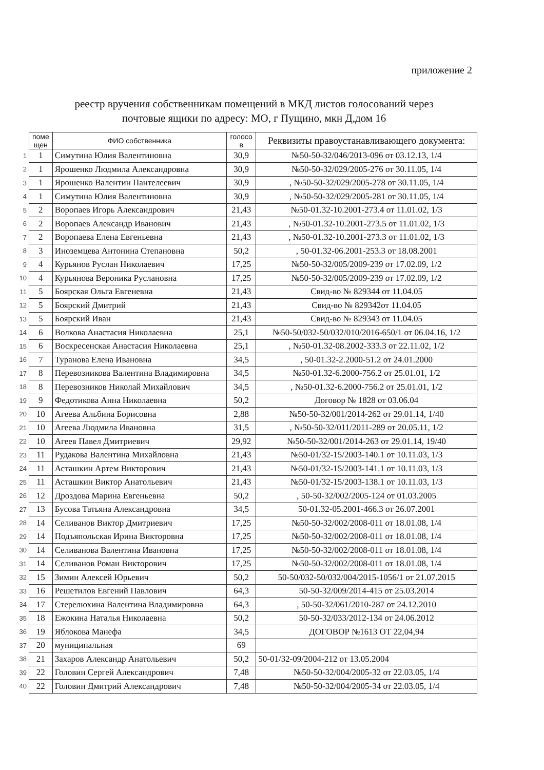приложение 2
реестр вручения собственникам помещений в МКД листов голосований через
почтовые ящики по адресу: МО, г Пущино, мкн Д,дом 16
| | поме щен | ФИО собственника | голосо в | Реквизиты правоустанавливающего документа: |
| 1 | 1 | Симутина Юлия Валентиновна | 30,9 | №50-50-32/046/2013-096 от 03.12.13, 1/4 |
| 2 | 1 | Ярошенко Людмила Александровна | 30,9 | №50-50-32/029/2005-276 от 30.11.05, 1/4 |
| 3 | 1 | Ярошенко Валентин Пантелеевич | 30,9 | , №50-50-32/029/2005-278 от 30.11.05, 1/4 |
| 4 | 1 | Симутина Юлия Валентиновна | 30,9 | , №50-50-32/029/2005-281 от 30.11.05, 1/4 |
| 5 | 2 | Воропаев Игорь Александрович | 21,43 | №50-01.32-10.2001-273.4 от 11.01.02, 1/3 |
| 6 | 2 | Воропаев Александр Иванович | 21,43 | , №50-01.32-10.2001-273.5 от 11.01.02, 1/3 |
| 7 | 2 | Воропаева Елена Евгеньевна | 21,43 | , №50-01.32-10.2001-273.3 от 11.01.02, 1/3 |
| 8 | 3 | Иноземцева Антонина Степановна | 50,2 | , 50-01.32-06.2001-253.3 от 18.08.2001 |
| 9 | 4 | Курьянов Руслан Николаевич | 17,25 | №50-50-32/005/2009-239 от 17.02.09, 1/2 |
| 10 | 4 | Курьянова Вероника Руслановна | 17,25 | №50-50-32/005/2009-239 от 17.02.09, 1/2 |
| 11 | 5 | Боярская Ольга Евгеневна | 21,43 | Свид-во № 829344 от 11.04.05 |
| 12 | 5 | Боярский Дмитрий | 21,43 | Свид-во № 829342от 11.04.05 |
| 13 | 5 | Боярский Иван | 21,43 | Свид-во № 829343 от 11.04.05 |
| 14 | 6 | Волкова Анастасия Николаевна | 25,1 | №50-50/032-50/032/010/2016-650/1 от 06.04.16, 1/2 |
| 15 | 6 | Воскресенская Анастасия Николаевна | 25,1 | , №50-01.32-08.2002-333.3 от 22.11.02, 1/2 |
| 16 | 7 | Туранова Елена Ивановна | 34,5 | , 50-01.32-2.2000-51.2 от 24.01.2000 |
| 17 | 8 | Перевозникова Валентина Владимировна | 34,5 | №50-01.32-6.2000-756.2 от 25.01.01, 1/2 |
| 18 | 8 | Перевозников Николай Михайлович | 34,5 | , №50-01.32-6.2000-756.2 от 25.01.01, 1/2 |
| 19 | 9 | Федотикова Анна Николаевна | 50,2 | Договор № 1828 от 03.06.04 |
| 20 | 10 | Агеева Альбина Борисовна | 2,88 | №50-50-32/001/2014-262 от 29.01.14, 1/40 |
| 21 | 10 | Агеева Людмила Ивановна | 31,5 | , №50-50-32/011/2011-289 от 20.05.11, 1/2 |
| 22 | 10 | Агеев Павел Дмитриевич | 29,92 | №50-50-32/001/2014-263 от 29.01.14, 19/40 |
| 23 | 11 | Рудакова Валентина Михайловна | 21,43 | №50-01/32-15/2003-140.1 от 10.11.03, 1/3 |
| 24 | 11 | Асташкин Артем Викторович | 21,43 | №50-01/32-15/2003-141.1 от 10.11.03, 1/3 |
| 25 | 11 | Асташкин Виктор Анатольевич | 21,43 | №50-01/32-15/2003-138.1 от 10.11.03, 1/3 |
| 26 | 12 | Дроздова Марина Евгеньевна | 50,2 | , 50-50-32/002/2005-124 от 01.03.2005 |
| 27 | 13 | Бусова Татьяна Александровна | 34,5 | 50-01.32-05.2001-466.3 от 26.07.2001 |
| 28 | 14 | Селиванов Виктор Дмитриевич | 17,25 | №50-50-32/002/2008-011 от 18.01.08, 1/4 |
| 29 | 14 | Подъяпольская Ирина Викторовна | 17,25 | №50-50-32/002/2008-011 от 18.01.08, 1/4 |
| 30 | 14 | Селиванова Валентина Ивановна | 17,25 | №50-50-32/002/2008-011 от 18.01.08, 1/4 |
| 31 | 14 | Селиванов Роман Викторович | 17,25 | №50-50-32/002/2008-011 от 18.01.08, 1/4 |
| 32 | 15 | Зимин Алексей Юрьевич | 50,2 | 50-50/032-50/032/004/2015-1056/1 от 21.07.2015 |
| 33 | 16 | Решетилов Евгений Павлович | 64,3 | 50-50-32/009/2014-415 от 25.03.2014 |
| 34 | 17 | Стерелюхина Валентина Владимировна | 64,3 | , 50-50-32/061/2010-287 от 24.12.2010 |
| 35 | 18 | Ежокина Наталья Николаевна | 50,2 | 50-50-32/033/2012-134 от 24.06.2012 |
| 36 | 19 | Яблокова Манефа | 34,5 | ДОГОВОР №1613 ОТ 22,04,94 |
| 37 | 20 | муниципальная | 69 | |
| 38 | 21 | Захаров Александр Анатольевич | 50,2 | 50-01/32-09/2004-212 от 13.05.2004 |
| 39 | 22 | Головин Сергей Александрович | 7,48 | №50-50-32/004/2005-32 от 22.03.05, 1/4 |
| 40 | 22 | Головин Дмитрий Александрович | 7,48 | №50-50-32/004/2005-34 от 22.03.05, 1/4 |